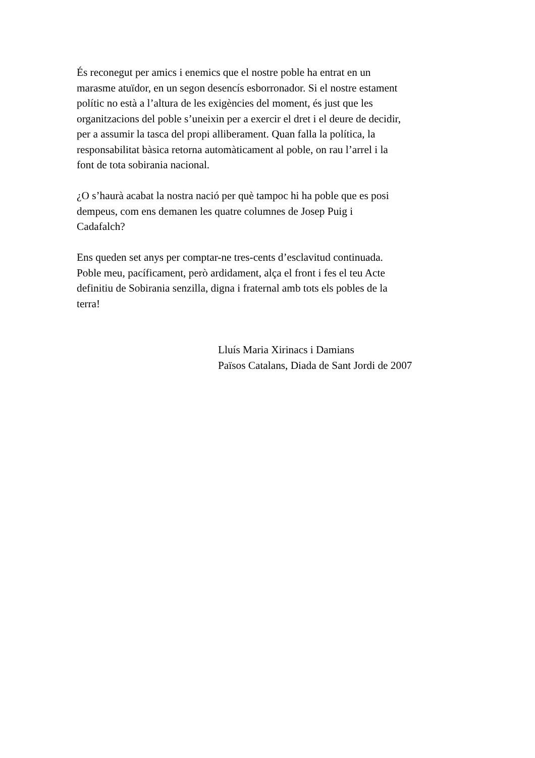És reconegut per amics i enemics que el nostre poble ha entrat en un
marasme atuïdor, en un segon desencís esborronador. Si el nostre estament
polític no està a l’altura de les exigències del moment, és just que les
organitzacions del poble s’uneixin per a exercir el dret i el deure de decidir,
per a assumir la tasca del propi alliberament. Quan falla la política, la
responsabilitat bàsica retorna automàticament al poble, on rau l’arrel i la
font de tota sobirania nacional.
¿O s’haurà acabat la nostra nació per què tampoc hi ha poble que es posi
dempeus, com ens demanen les quatre columnes de Josep Puig i
Cadafalch?
Ens queden set anys per comptar-ne tres-cents d’esclavitud continuada.
Poble meu, pacíficament, però ardidament, alça el front i fes el teu Acte
definitiu de Sobirania senzilla, digna i fraternal amb tots els pobles de la
terra!
Lluís Maria Xirinacs i Damians
Països Catalans, Diada de Sant Jordi de 2007